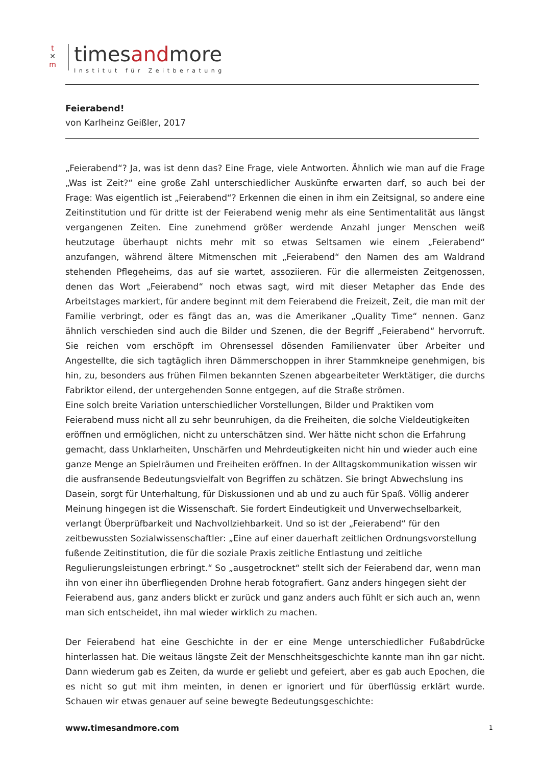t
✕
m
timesandmore
Institut für Zeitberatung
Feierabend!
von Karlheinz Geißler, 2017
„Feierabend“? Ja, was ist denn das? Eine Frage, viele Antworten. Ähnlich wie man auf die Frage „Was ist Zeit?“ eine große Zahl unterschiedlicher Auskünfte erwarten darf, so auch bei der Frage: Was eigentlich ist „Feierabend“? Erkennen die einen in ihm ein Zeitsignal, so andere eine Zeitinstitution und für dritte ist der Feierabend wenig mehr als eine Sentimentalität aus längst vergangenen Zeiten. Eine zunehmend größer werdende Anzahl junger Menschen weiß heutzutage überhaupt nichts mehr mit so etwas Seltsamen wie einem „Feierabend“ anzufangen, während ältere Mitmenschen mit „Feierabend“ den Namen des am Waldrand stehenden Pflegeheims, das auf sie wartet, assoziieren. Für die allermeisten Zeitgenossen, denen das Wort „Feierabend“ noch etwas sagt, wird mit dieser Metapher das Ende des Arbeitstages markiert, für andere beginnt mit dem Feierabend die Freizeit, Zeit, die man mit der Familie verbringt, oder es fängt das an, was die Amerikaner „Quality Time“ nennen. Ganz ähnlich verschieden sind auch die Bilder und Szenen, die der Begriff „Feierabend“ hervorruft. Sie reichen vom erschöpft im Ohrensessel dösenden Familienvater über Arbeiter und Angestellte, die sich tagtäglich ihren Dämmerschoppen in ihrer Stammkneipe genehmigen, bis hin, zu, besonders aus frühen Filmen bekannten Szenen abgearbeiteter Werktätiger, die durchs Fabriktor eilend, der untergehenden Sonne entgegen, auf die Straße strömen.
Eine solch breite Variation unterschiedlicher Vorstellungen, Bilder und Praktiken vom Feierabend muss nicht all zu sehr beunruhigen, da die Freiheiten, die solche Vieldeutigkeiten eröffnen und ermöglichen, nicht zu unterschätzen sind. Wer hätte nicht schon die Erfahrung gemacht, dass Unklarheiten, Unschärfen und Mehrdeutigkeiten nicht hin und wieder auch eine ganze Menge an Spielräumen und Freiheiten eröffnen. In der Alltagskommunikation wissen wir die ausfransende Bedeutungsvielfalt von Begriffen zu schätzen. Sie bringt Abwechslung ins Dasein, sorgt für Unterhaltung, für Diskussionen und ab und zu auch für Spaß. Völlig anderer Meinung hingegen ist die Wissenschaft. Sie fordert Eindeutigkeit und Unverwechselbarkeit, verlangt Überprüfbarkeit und Nachvollziehbarkeit. Und so ist der „Feierabend“ für den zeitbewussten Sozialwissenschaftler: „Eine auf einer dauerhaft zeitlichen Ordnungsvorstellung fußende Zeitinstitution, die für die soziale Praxis zeitliche Entlastung und zeitliche Regulierungsleistungen erbringt.“ So „ausgetrocknet“ stellt sich der Feierabend dar, wenn man ihn von einer ihn überfliegenden Drohne herab fotografiert. Ganz anders hingegen sieht der Feierabend aus, ganz anders blickt er zurück und ganz anders auch fühlt er sich auch an, wenn man sich entscheidet, ihn mal wieder wirklich zu machen.
Der Feierabend hat eine Geschichte in der er eine Menge unterschiedlicher Fußabdrücke hinterlassen hat. Die weitaus längste Zeit der Menschheitsgeschichte kannte man ihn gar nicht. Dann wiederum gab es Zeiten, da wurde er geliebt und gefeiert, aber es gab auch Epochen, die es nicht so gut mit ihm meinten, in denen er ignoriert und für überflüssig erklärt wurde. Schauen wir etwas genauer auf seine bewegte Bedeutungsgeschichte:
www.timesandmore.com 1